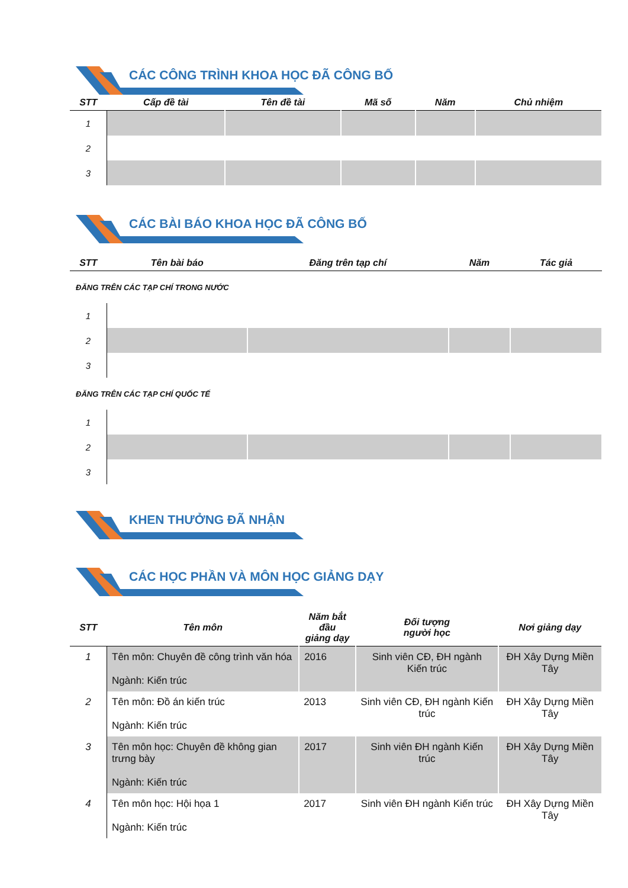CÁC CÔNG TRÌNH KHOA HỌC ĐÃ CÔNG BỐ
| STT | Cấp đề tài | Tên đề tài | Mã số | Năm | Chủ nhiệm |
| --- | --- | --- | --- | --- | --- |
| 1 | | | | | |
| 2 | | | | | |
| 3 | | | | | |
CÁC BÀI BÁO KHOA HỌC ĐÃ CÔNG BỐ
| STT | Tên bài báo | Đăng trên tạp chí | Năm | Tác giả |
| --- | --- | --- | --- | --- |
| ĐĂNG TRÊN CÁC TẠP CHÍ TRONG NƯỚC | | | | |
| 1 | | | | |
| 2 | | | | |
| 3 | | | | |
| ĐĂNG TRÊN CÁC TẠP CHÍ QUỐC TẾ | | | | |
| 1 | | | | |
| 2 | | | | |
| 3 | | | | |
KHEN THƯỞNG ĐÃ NHẬN
CÁC HỌC PHẦN VÀ MÔN HỌC GIẢNG DẠY
| STT | Tên môn | Năm bắt đầu giảng dạy | Đối tượng người học | Nơi giảng dạy |
| --- | --- | --- | --- | --- |
| 1 | Tên môn: Chuyên đề công trình văn hóa Ngành: Kiến trúc | 2016 | Sinh viên CĐ, ĐH ngành Kiến trúc | ĐH Xây Dựng Miền Tây |
| 2 | Tên môn: Đồ án kiến trúc Ngành: Kiến trúc | 2013 | Sinh viên CĐ, ĐH ngành Kiến trúc | ĐH Xây Dựng Miền Tây |
| 3 | Tên môn học: Chuyên đề không gian trưng bày Ngành: Kiến trúc | 2017 | Sinh viên ĐH ngành Kiến trúc | ĐH Xây Dựng Miền Tây |
| 4 | Tên môn học: Hội họa 1 Ngành: Kiến trúc | 2017 | Sinh viên ĐH ngành Kiến trúc | ĐH Xây Dựng Miền Tây |